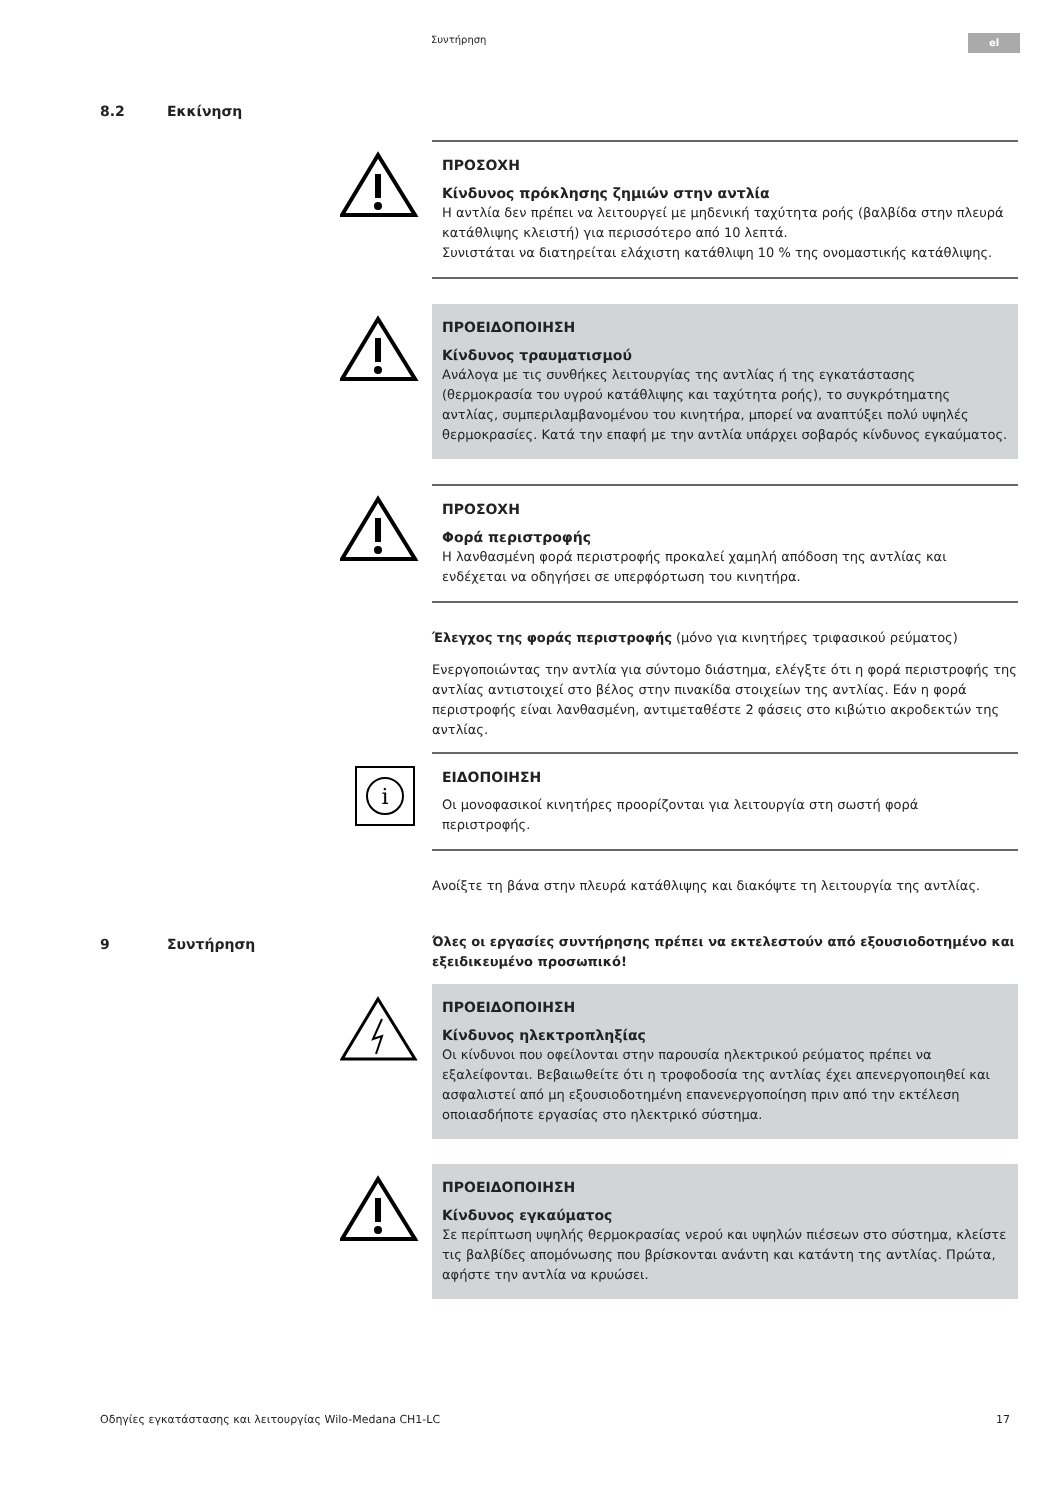Συντήρηση el
8.2 Εκκίνηση
9 Συντήρηση
ΠΡΟΣΟΧΗ
Κίνδυνος πρόκλησης ζημιών στην αντλία
Η αντλία δεν πρέπει να λειτουργεί με μηδενική ταχύτητα ροής (βαλβίδα στην πλευρά κατάθλιψης κλειστή) για περισσότερο από 10 λεπτά.
Συνιστάται να διατηρείται ελάχιστη κατάθλιψη 10 % της ονομαστικής κατάθλιψης.
ΠΡΟΕΙΔΟΠΟΙΗΣΗ
Κίνδυνος τραυματισμού
Ανάλογα με τις συνθήκες λειτουργίας της αντλίας ή της εγκατάστασης (θερμοκρασία του υγρού κατάθλιψης και ταχύτητα ροής), το συγκρότηματης αντλίας, συμπεριλαμβανομένου του κινητήρα, μπορεί να αναπτύξει πολύ υψηλές θερμοκρασίες. Κατά την επαφή με την αντλία υπάρχει σοβαρός κίνδυνος εγκαύματος.
ΠΡΟΣΟΧΗ
Φορά περιστροφής
Η λανθασμένη φορά περιστροφής προκαλεί χαμηλή απόδοση της αντλίας και ενδέχεται να οδηγήσει σε υπερφόρτωση του κινητήρα.
Έλεγχος της φοράς περιστροφής (μόνο για κινητήρες τριφασικού ρεύματος)
Ενεργοποιώντας την αντλία για σύντομο διάστημα, ελέγξτε ότι η φορά περιστροφής της αντλίας αντιστοιχεί στο βέλος στην πινακίδα στοιχείων της αντλίας. Εάν η φορά περιστροφής είναι λανθασμένη, αντιμεταθέστε 2 φάσεις στο κιβώτιο ακροδεκτών της αντλίας.
i
ΕΙΔΟΠΟΙΗΣΗ
Οι μονοφασικοί κινητήρες προορίζονται για λειτουργία στη σωστή φορά περιστροφής.
Ανοίξτε τη βάνα στην πλευρά κατάθλιψης και διακόψτε τη λειτουργία της αντλίας.
Όλες οι εργασίες συντήρησης πρέπει να εκτελεστούν από εξουσιοδοτημένο και εξειδικευμένο προσωπικό!
ΠΡΟΕΙΔΟΠΟΙΗΣΗ
Κίνδυνος ηλεκτροπληξίας
Οι κίνδυνοι που οφείλονται στην παρουσία ηλεκτρικού ρεύματος πρέπει να εξαλείφονται. Βεβαιωθείτε ότι η τροφοδοσία της αντλίας έχει απενεργοποιηθεί και ασφαλιστεί από μη εξουσιοδοτημένη επανενεργοποίηση πριν από την εκτέλεση οποιασδήποτε εργασίας στο ηλεκτρικό σύστημα.
ΠΡΟΕΙΔΟΠΟΙΗΣΗ
Κίνδυνος εγκαύματος
Σε περίπτωση υψηλής θερμοκρασίας νερού και υψηλών πιέσεων στο σύστημα, κλείστε τις βαλβίδες απομόνωσης που βρίσκονται ανάντη και κατάντη της αντλίας. Πρώτα, αφήστε την αντλία να κρυώσει.
Οδηγίες εγκατάστασης και λειτουργίας Wilo-Medana CH1-LC 17